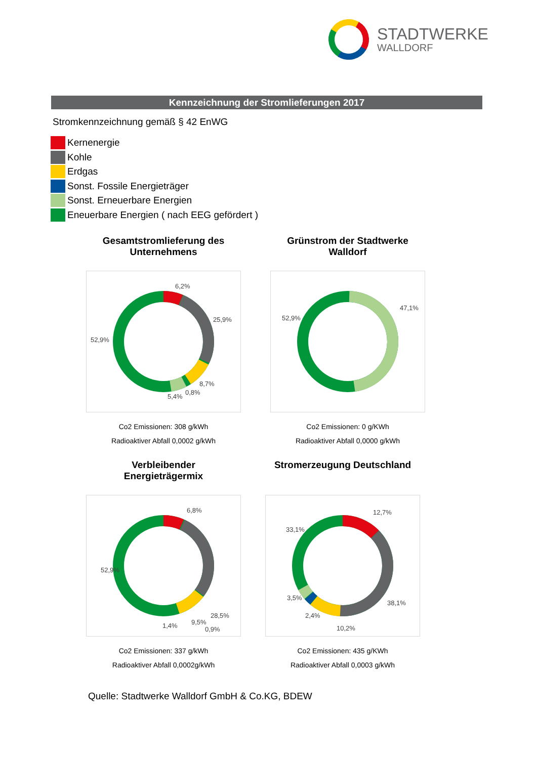STADTWERKE
WALLDORF
Kennzeichnung der Stromlieferungen 2017
Stromkennzeichnung gemäß § 42 EnWG
Kernenergie
Kohle
Erdgas
Sonst. Fossile Energieträger
Sonst. Erneuerbare Energien
Eneuerbare Energien ( nach EEG gefördert )
Gesamtstromlieferung des
Unternehmens
6,2%
25,9%
8,7%
0,8%
5,4%
52,9%
Co2 Emissionen: 308 g/kWh
Radioaktiver Abfall 0,0002 g/kWh
Grünstrom der Stadtwerke
Walldorf
47,1%
52,9%
Co2 Emissionen: 0 g/KWh
Radioaktiver Abfall 0,0000 g/kWh
Verbleibender
Energieträgermix
6,8%
28,5%
9,5% 1,4% 0,9%
52,9%
Co2 Emissionen: 337 g/kWh
Radioaktiver Abfall 0,0002g/kWh
Stromerzeugung Deutschland
12,7%
38,1%
10,2%
2,4%
3,5%
33,1%
Co2 Emissionen: 435 g/KWh
Radioaktiver Abfall 0,0003 g/kWh
Quelle: Stadtwerke Walldorf GmbH & Co.KG, BDEW